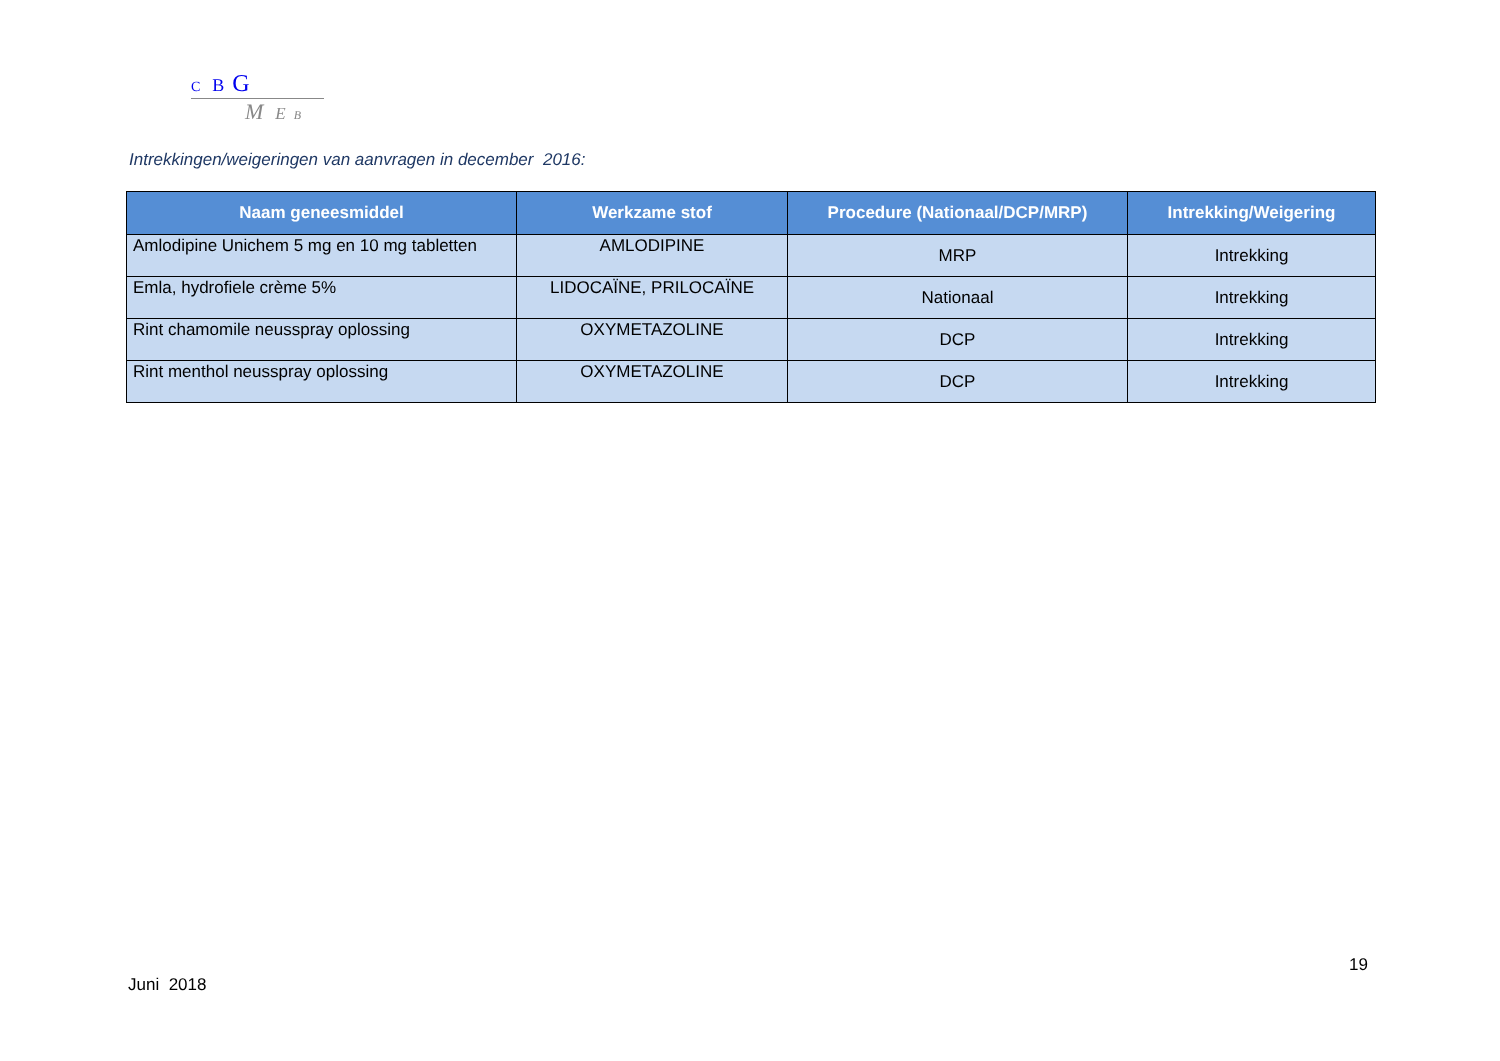C B G
M E B
Intrekkingen/weigeringen van aanvragen in december 2016:
| Naam geneesmiddel | Werkzame stof | Procedure (Nationaal/DCP/MRP) | Intrekking/Weigering |
| --- | --- | --- | --- |
| Amlodipine Unichem 5 mg en 10 mg tabletten | AMLODIPINE | MRP | Intrekking |
| Emla, hydrofiele crème 5% | LIDOCAÏNE, PRILOCAÏNE | Nationaal | Intrekking |
| Rint chamomile neusspray oplossing | OXYMETAZOLINE | DCP | Intrekking |
| Rint menthol neusspray oplossing | OXYMETAZOLINE | DCP | Intrekking |
19
Juni 2018